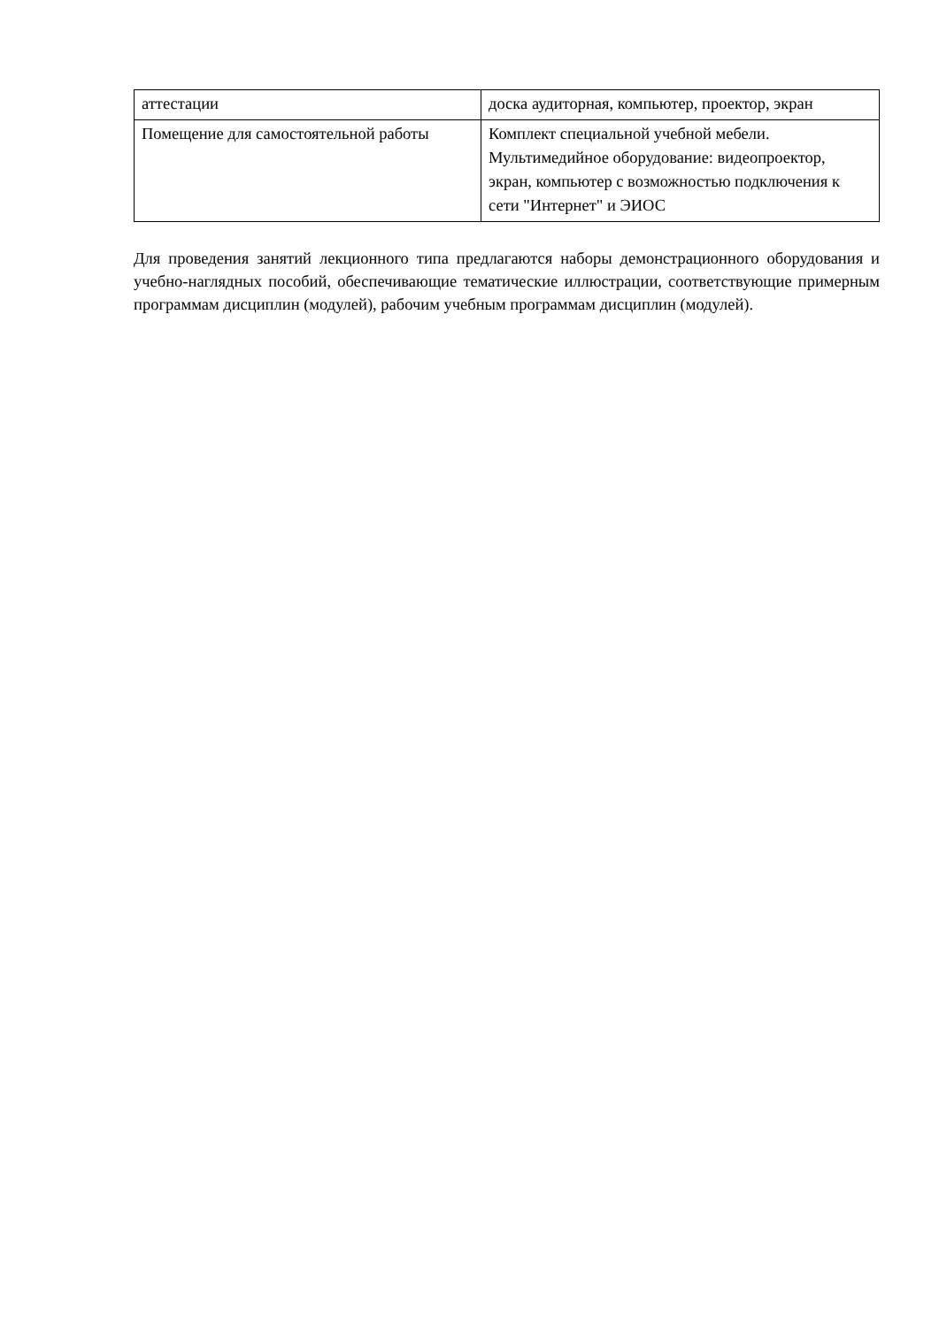| аттестации | доска аудиторная, компьютер, проектор, экран |
| Помещение для самостоятельной работы | Комплект специальной учебной мебели. Мультимедийное оборудование: видеопроектор, экран, компьютер с возможностью подключения к сети "Интернет" и ЭИОС |
Для проведения занятий лекционного типа предлагаются наборы демонстрационного оборудования и учебно-наглядных пособий, обеспечивающие тематические иллюстрации, соответствующие примерным программам дисциплин (модулей), рабочим учебным программам дисциплин (модулей).